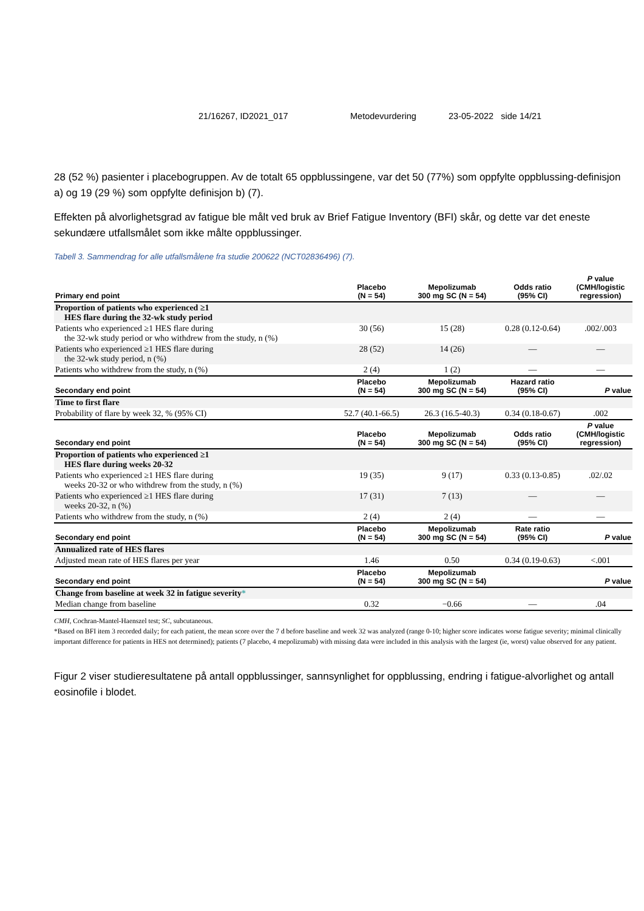21/16267, ID2021_017 Metodevurdering 23-05-2022 side 14/21
28 (52 %) pasienter i placebogruppen. Av de totalt 65 oppblussingene, var det 50 (77%) som oppfylte oppblussing-definisjon a) og 19 (29 %) som oppfylte definisjon b) (7).
Effekten på alvorlighetsgrad av fatigue ble målt ved bruk av Brief Fatigue Inventory (BFI) skår, og dette var det eneste sekundære utfallsmålet som ikke målte oppblussinger.
Tabell 3. Sammendrag for alle utfallsmålene fra studie 200622 (NCT02836496) (7).
| Primary end point | Placebo (N = 54) | Mepolizumab 300 mg SC (N = 54) | Odds ratio (95% CI) | P value (CMH/logistic regression) |
| --- | --- | --- | --- | --- |
| Proportion of patients who experienced ≥1 HES flare during the 32-wk study period | | | | |
| Patients who experienced ≥1 HES flare during the 32-wk study period or who withdrew from the study, n (%) | 30 (56) | 15 (28) | 0.28 (0.12-0.64) | .002/.003 |
| Patients who experienced ≥1 HES flare during the 32-wk study period, n (%) | 28 (52) | 14 (26) | — | — |
| Patients who withdrew from the study, n (%) | 2 (4) | 1 (2) | — | — |
| Secondary end point | Placebo (N = 54) | Mepolizumab 300 mg SC (N = 54) | Hazard ratio (95% CI) | P value |
| Time to first flare | | | | |
| Probability of flare by week 32, % (95% CI) | 52.7 (40.1-66.5) | 26.3 (16.5-40.3) | 0.34 (0.18-0.67) | .002 |
| Secondary end point | Placebo (N = 54) | Mepolizumab 300 mg SC (N = 54) | Odds ratio (95% CI) | P value (CMH/logistic regression) |
| Proportion of patients who experienced ≥1 HES flare during weeks 20-32 | | | | |
| Patients who experienced ≥1 HES flare during weeks 20-32 or who withdrew from the study, n (%) | 19 (35) | 9 (17) | 0.33 (0.13-0.85) | .02/.02 |
| Patients who experienced ≥1 HES flare during weeks 20-32, n (%) | 17 (31) | 7 (13) | — | — |
| Patients who withdrew from the study, n (%) | 2 (4) | 2 (4) | — | — |
| Secondary end point | Placebo (N = 54) | Mepolizumab 300 mg SC (N = 54) | Rate ratio (95% CI) | P value |
| Annualized rate of HES flares | | | | |
| Adjusted mean rate of HES flares per year | 1.46 | 0.50 | 0.34 (0.19-0.63) | <.001 |
| Secondary end point | Placebo (N = 54) | Mepolizumab 300 mg SC (N = 54) | | P value |
| Change from baseline at week 32 in fatigue severity * | | | | |
| Median change from baseline | 0.32 | −0.66 | — | .04 |
CMH, Cochran-Mantel-Haenszel test; SC, subcutaneous.
*Based on BFI item 3 recorded daily; for each patient, the mean score over the 7 d before baseline and week 32 was analyzed (range 0-10; higher score indicates worse fatigue severity; minimal clinically important difference for patients in HES not determined); patients (7 placebo, 4 mepolizumab) with missing data were included in this analysis with the largest (ie, worst) value observed for any patient.
Figur 2 viser studieresultatene på antall oppblussinger, sannsynlighet for oppblussing, endring i fatigue-alvorlighet og antall eosinofile i blodet.